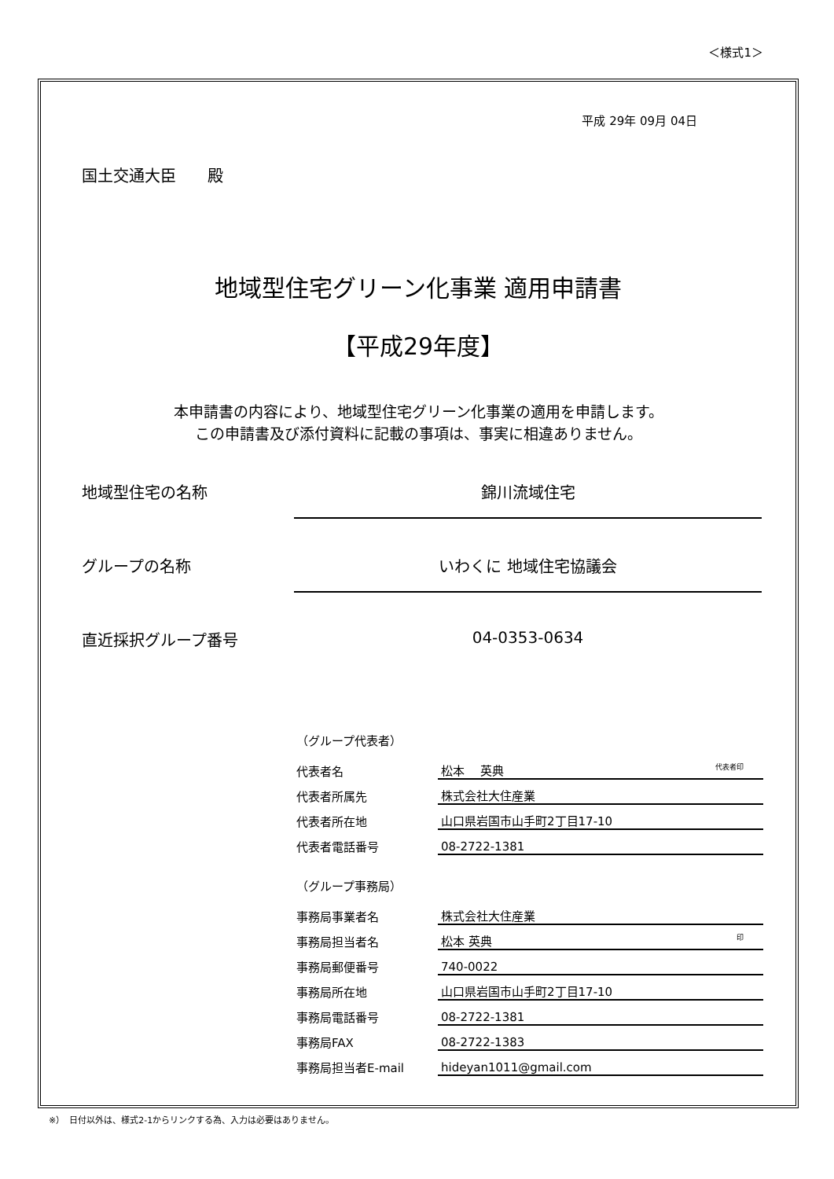＜様式1＞
平成 29年 09月 04日
国土交通大臣　　殿
地域型住宅グリーン化事業 適用申請書
【平成29年度】
本申請書の内容により、地域型住宅グリーン化事業の適用を申請します。
この申請書及び添付資料に記載の事項は、事実に相違ありません。
地域型住宅の名称 錦川流域住宅
グループの名称 いわくに 地域住宅協議会
直近採択グループ番号 04-0353-0634
（グループ代表者）
| 代表者名 | 松本 英典 代表者印 |
| 代表者所属先 | 株式会社大住産業 |
| 代表者所在地 | 山口県岩国市山手町2丁目17-10 |
| 代表者電話番号 | 08-2722-1381 |
（グループ事務局）
| 事務局事業者名 | 株式会社大住産業 |
| 事務局担当者名 | 松本 英典 印 |
| 事務局郵便番号 | 740-0022 |
| 事務局所在地 | 山口県岩国市山手町2丁目17-10 |
| 事務局電話番号 | 08-2722-1381 |
| 事務局FAX | 08-2722-1383 |
| 事務局担当者E-mail | hideyan1011@gmail.com |
※）　日付以外は、様式2-1からリンクする為、入力は必要はありません。